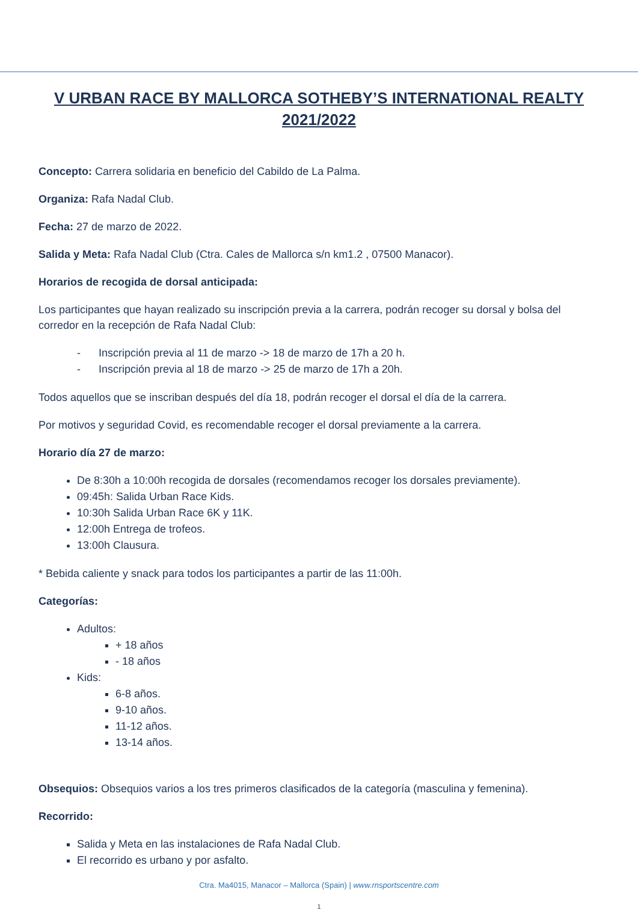V URBAN RACE BY MALLORCA SOTHEBY’S INTERNATIONAL REALTY 2021/2022
Concepto: Carrera solidaria en beneficio del Cabildo de La Palma.
Organiza: Rafa Nadal Club.
Fecha: 27 de marzo de 2022.
Salida y Meta: Rafa Nadal Club (Ctra. Cales de Mallorca s/n km1.2 , 07500 Manacor).
Horarios de recogida de dorsal anticipada:
Los participantes que hayan realizado su inscripción previa a la carrera, podrán recoger su dorsal y bolsa del corredor en la recepción de Rafa Nadal Club:
- Inscripción previa al 11 de marzo -> 18 de marzo de 17h a 20 h.
- Inscripción previa al 18 de marzo -> 25 de marzo de 17h a 20h.
Todos aquellos que se inscriban después del día 18, podrán recoger el dorsal el día de la carrera.
Por motivos y seguridad Covid, es recomendable recoger el dorsal previamente a la carrera.
Horario día 27 de marzo:
De 8:30h a 10:00h recogida de dorsales (recomendamos recoger los dorsales previamente).
09:45h: Salida Urban Race Kids.
10:30h Salida Urban Race 6K y 11K.
12:00h Entrega de trofeos.
13:00h Clausura.
* Bebida caliente y snack para todos los participantes a partir de las 11:00h.
Categorías:
Adultos:
+ 18 años
- 18 años
Kids:
6-8 años.
9-10 años.
11-12 años.
13-14 años.
Obsequios: Obsequios varios a los tres primeros clasificados de la categoría (masculina y femenina).
Recorrido:
Salida y Meta en las instalaciones de Rafa Nadal Club.
El recorrido es urbano y por asfalto.
Ctra. Ma4015, Manacor – Mallorca (Spain) | www.rnsportscentre.com
1